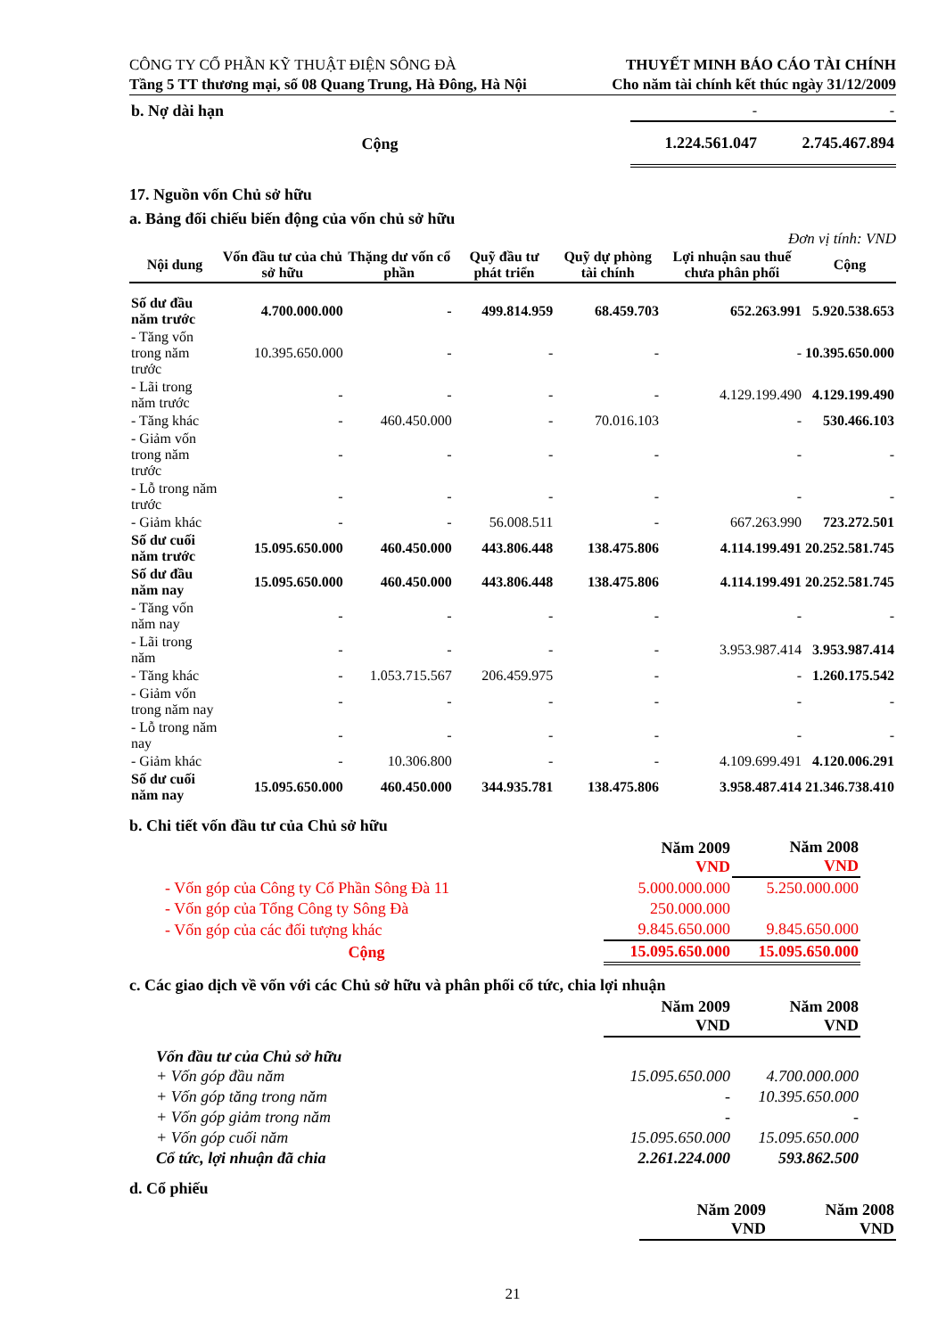CÔNG TY CỔ PHẦN KỸ THUẬT ĐIỆN SÔNG ĐÀ
Tầng 5 TT thương mại, số 08 Quang Trung, Hà Đông, Hà Nội
THUYẾT MINH BÁO CÁO TÀI CHÍNH
Cho năm tài chính kết thúc ngày 31/12/2009
| b. Nợ dài hạn | - | - |
| Cộng | 1.224.561.047 | 2.745.467.894 |
17. Nguồn vốn Chủ sở hữu
a. Bảng đối chiếu biến động của vốn chủ sở hữu
Đơn vị tính: VND
| Nội dung | Vốn đầu tư của chủ sở hữu | Thặng dư vốn cổ phần | Quỹ đầu tư phát triển | Quỹ dự phòng tài chính | Lợi nhuận sau thuế chưa phân phối | Cộng |
| --- | --- | --- | --- | --- | --- | --- |
| Số dư đầu năm trước | 4.700.000.000 | - | 499.814.959 | 68.459.703 | 652.263.991 | 5.920.538.653 |
| - Tăng vốn trong năm trước | 10.395.650.000 | - | - | - | - | 10.395.650.000 |
| - Lãi trong năm trước | - | - | - | - | 4.129.199.490 | 4.129.199.490 |
| - Tăng khác | - | 460.450.000 | - | 70.016.103 | - | 530.466.103 |
| - Giảm vốn trong năm trước | - | - | - | - | - | - |
| - Lỗ trong năm trước | - | - | - | - | - | - |
| - Giảm khác | - | - | 56.008.511 | - | 667.263.990 | 723.272.501 |
| Số dư cuối năm trước | 15.095.650.000 | 460.450.000 | 443.806.448 | 138.475.806 | 4.114.199.491 | 20.252.581.745 |
| Số dư đầu năm nay | 15.095.650.000 | 460.450.000 | 443.806.448 | 138.475.806 | 4.114.199.491 | 20.252.581.745 |
| - Tăng vốn năm nay | - | - | - | - | - | - |
| - Lãi trong năm | - | - | - | - | 3.953.987.414 | 3.953.987.414 |
| - Tăng khác | - | 1.053.715.567 | 206.459.975 | - | - | 1.260.175.542 |
| - Giảm vốn trong năm nay | - | - | - | - | - | - |
| - Lỗ trong năm nay | - | - | - | - | - | - |
| - Giảm khác | - | 10.306.800 | - | - | 4.109.699.491 | 4.120.006.291 |
| Số dư cuối năm nay | 15.095.650.000 | 460.450.000 | 344.935.781 | 138.475.806 | 3.958.487.414 | 21.346.738.410 |
b. Chi tiết vốn đầu tư của Chủ sở hữu
| | Năm 2009 VND | Năm 2008 VND |
| - Vốn góp của Công ty Cổ Phần Sông Đà 11 | 5.000.000.000 | 5.250.000.000 |
| - Vốn góp của Tổng Công ty Sông Đà | 250.000.000 | |
| - Vốn góp của các đối tượng khác | 9.845.650.000 | 9.845.650.000 |
| Cộng | 15.095.650.000 | 15.095.650.000 |
c. Các giao dịch về vốn với các Chủ sở hữu và phân phối cổ tức, chia lợi nhuận
| | Năm 2009 VND | Năm 2008 VND |
| Vốn đầu tư của Chủ sở hữu | | |
| + Vốn góp đầu năm | 15.095.650.000 | 4.700.000.000 |
| + Vốn góp tăng trong năm | - | 10.395.650.000 |
| + Vốn góp giảm trong năm | - | - |
| + Vốn góp cuối năm | 15.095.650.000 | 15.095.650.000 |
| Cổ tức, lợi nhuận đã chia | 2.261.224.000 | 593.862.500 |
d. Cổ phiếu
| | Năm 2009 VND | Năm 2008 VND |
21